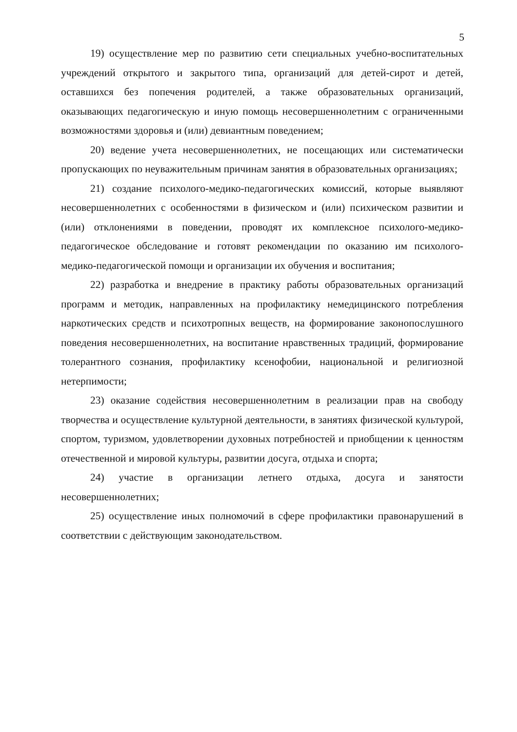5
19) осуществление мер по развитию сети специальных учебно-воспитательных учреждений открытого и закрытого типа, организаций для детей-сирот и детей, оставшихся без попечения родителей, а также образовательных организаций, оказывающих педагогическую и иную помощь несовершеннолетним с ограниченными возможностями здоровья и (или) девиантным поведением;
20) ведение учета несовершеннолетних, не посещающих или систематически пропускающих по неуважительным причинам занятия в образовательных организациях;
21) создание психолого-медико-педагогических комиссий, которые выявляют несовершеннолетних с особенностями в физическом и (или) психическом развитии и (или) отклонениями в поведении, проводят их комплексное психолого-медико-педагогическое обследование и готовят рекомендации по оказанию им психолого-медико-педагогической помощи и организации их обучения и воспитания;
22) разработка и внедрение в практику работы образовательных организаций программ и методик, направленных на профилактику немедицинского потребления наркотических средств и психотропных веществ, на формирование законопослушного поведения несовершеннолетних, на воспитание нравственных традиций, формирование толерантного сознания, профилактику ксенофобии, национальной и религиозной нетерпимости;
23) оказание содействия несовершеннолетним в реализации прав на свободу творчества и осуществление культурной деятельности, в занятиях физической культурой, спортом, туризмом, удовлетворении духовных потребностей и приобщении к ценностям отечественной и мировой культуры, развитии досуга, отдыха и спорта;
24) участие в организации летнего отдыха, досуга и занятости несовершеннолетних;
25) осуществление иных полномочий в сфере профилактики правонарушений в соответствии с действующим законодательством.